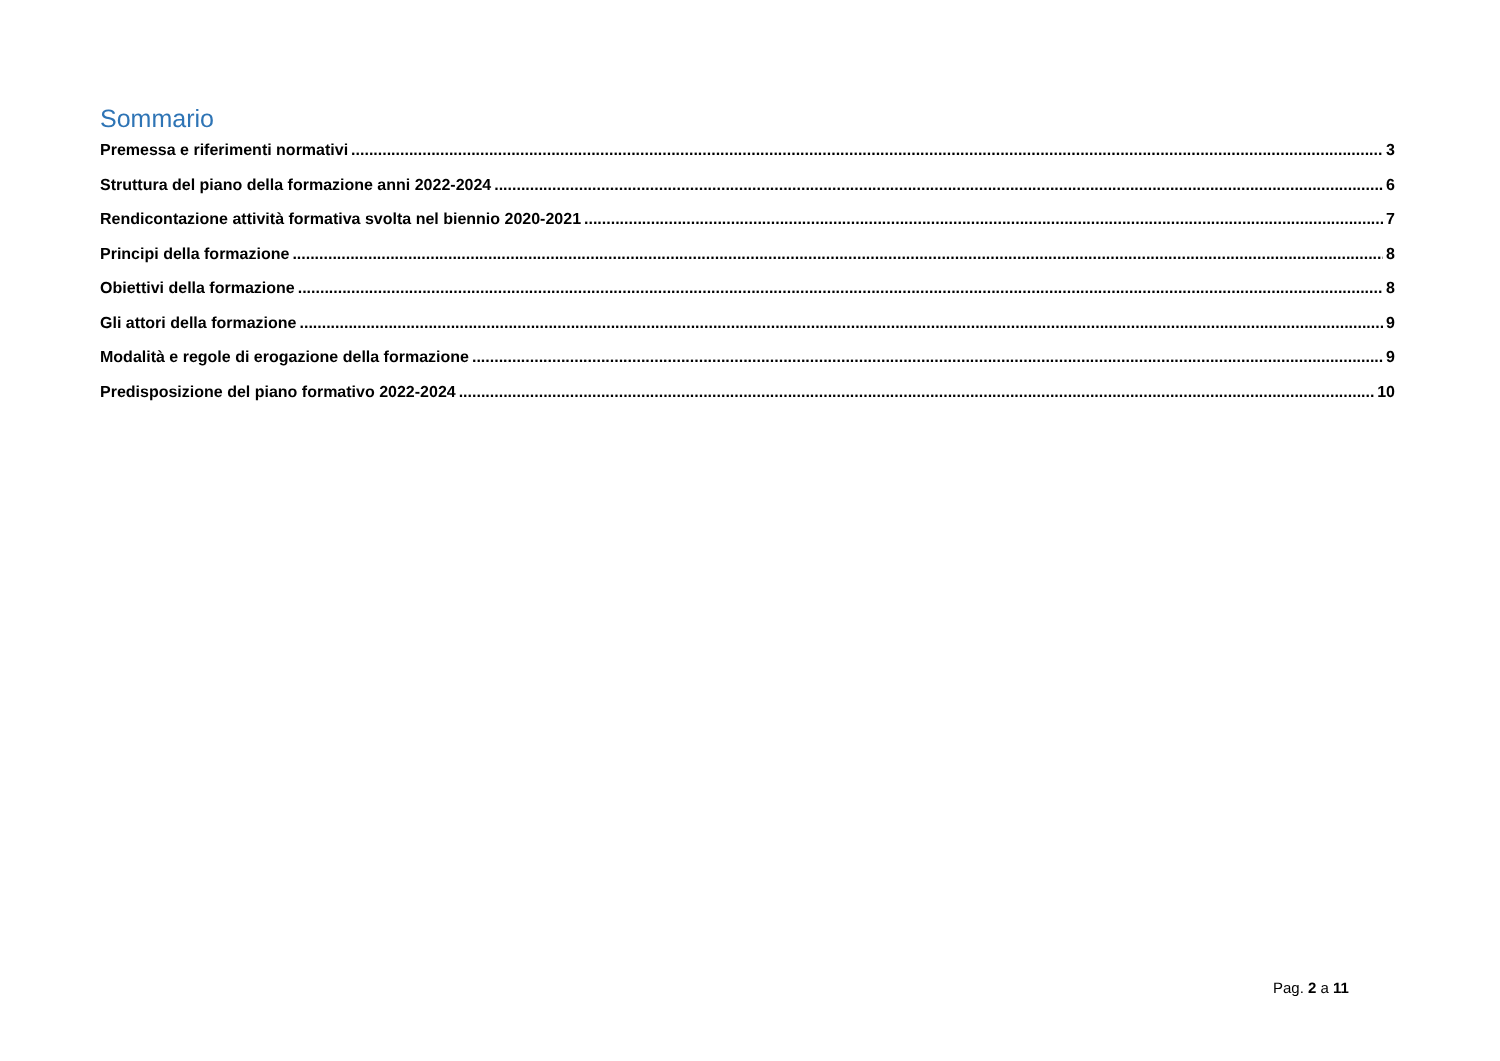Sommario
Premessa e riferimenti normativi 3
Struttura del piano della formazione anni 2022-2024 6
Rendicontazione attività formativa svolta nel biennio 2020-2021 7
Principi della formazione 8
Obiettivi della formazione 8
Gli attori della formazione 9
Modalità e regole di erogazione della formazione 9
Predisposizione del piano formativo 2022-2024 10
Pag. 2 a 11